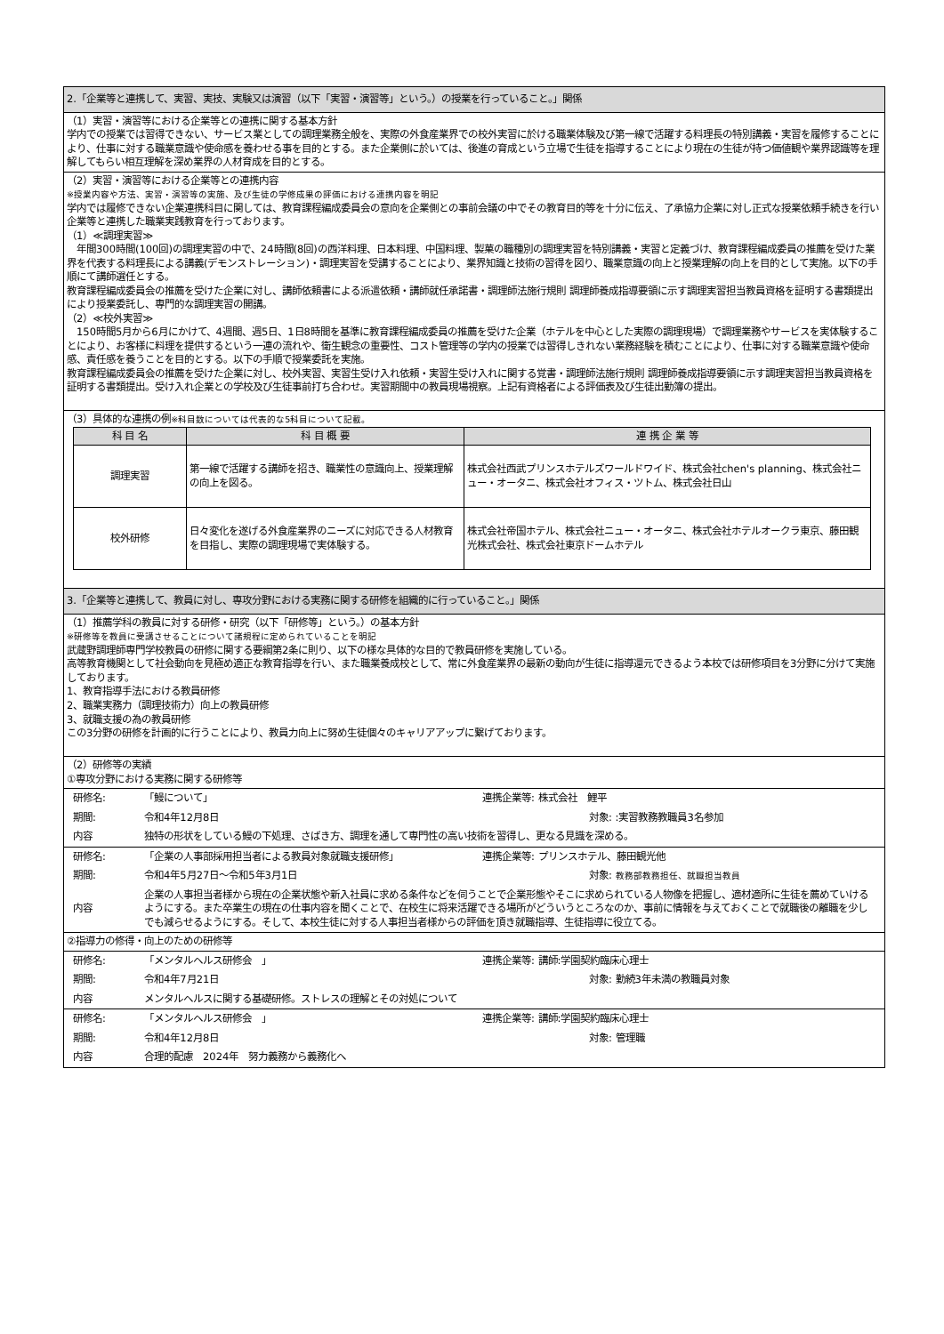2.「企業等と連携して、実習、実技、実験又は演習（以下「実習・演習等」という。）の授業を行っていること。」関係
（1）実習・演習等における企業等との連携に関する基本方針
学内での授業では習得できない、サービス業としての調理業務全般を、実際の外食産業界での校外実習に於ける職業体験及び第一線で活躍する料理長の特別講義・実習を履修することにより、仕事に対する職業意識や使命感を養わせる事を目的とする。また企業側に於いては、後進の育成という立場で生徒を指導することにより現在の生徒が持つ価値観や業界認識等を理解してもらい相互理解を深め業界の人材育成を目的とする。
（2）実習・演習等における企業等との連携内容
※授業内容や方法、実習・演習等の実施、及び生徒の学修成果の評価における連携内容を明記
学内では履修できない企業連携科目に関しては、教育課程編成委員会の意向を企業側との事前会議の中でその教育目的等を十分に伝え、了承協力企業に対し正式な授業依頼手続きを行い企業等と連携した職業実践教育を行っております。
（1）≪調理実習≫
　年間300時間(100回)の調理実習の中で、24時間(8回)の西洋料理、日本料理、中国料理、製菓の職種別の調理実習を特別講義・実習と定義づけ、教育課程編成委員の推薦を受けた業界を代表する料理長による講義(デモンストレーション)・調理実習を受講することにより、業界知識と技術の習得を図り、職業意識の向上と授業理解の向上を目的として実施。以下の手順にて講師選任とする。
教育課程編成委員会の推薦を受けた企業に対し、講師依頼書による派遣依頼・講師就任承諾書・調理師法施行規則 調理師養成指導要領に示す調理実習担当教員資格を証明する書類提出により授業委託し、専門的な調理実習の開講。
（2）≪校外実習≫
　150時間5月から6月にかけて、4週間、週5日、1日8時間を基準に教育課程編成委員の推薦を受けた企業（ホテルを中心とした実際の調理現場）で調理業務やサービスを実体験することにより、お客様に料理を提供するという一連の流れや、衛生観念の重要性、コスト管理等の学内の授業では習得しきれない業務経験を積むことにより、仕事に対する職業意識や使命感、責任感を養うことを目的とする。以下の手順で授業委託を実施。
教育課程編成委員会の推薦を受けた企業に対し、校外実習、実習生受け入れ依頼・実習生受け入れに関する覚書・調理師法施行規則 調理師養成指導要領に示す調理実習担当教員資格を証明する書類提出。受け入れ企業との学校及び生徒事前打ち合わせ。実習期間中の教員現場視察。上記有資格者による評価表及び生徒出勤簿の提出。
（3）具体的な連携の例※科目数については代表的な5科目について記載。
| 科 目 名 | 科 目 概 要 | 連 携 企 業 等 |
| --- | --- | --- |
| 調理実習 | 第一線で活躍する講師を招き、職業性の意識向上、授業理解の向上を図る。 | 株式会社西武プリンスホテルズワールドワイド、株式会社chen's planning、株式会社ニュー・オータニ、株式会社オフィス・ツトム、株式会社日山 |
| 校外研修 | 日々変化を遂げる外食産業界のニーズに対応できる人材教育を目指し、実際の調理現場で実体験する。 | 株式会社帝国ホテル、株式会社ニュー・オータニ、株式会社ホテルオークラ東京、藤田観光株式会社、株式会社東京ドームホテル |
3.「企業等と連携して、教員に対し、専攻分野における実務に関する研修を組織的に行っていること。」関係
（1）推薦学科の教員に対する研修・研究（以下「研修等」という。）の基本方針
※研修等を教員に受講させることについて諸規程に定められていることを明記
武蔵野調理師専門学校教員の研修に関する要綱第2条に則り、以下の様な具体的な目的で教員研修を実施している。
高等教育機関として社会動向を見極め適正な教育指導を行い、また職業養成校として、常に外食産業界の最新の動向が生徒に指導還元できるよう本校では研修項目を3分野に分けて実施しております。
1、教育指導手法における教員研修
2、職業実務力（調理技術力）向上の教員研修
3、就職支援の為の教員研修
この3分野の研修を計画的に行うことにより、教員力向上に努め生徒個々のキャリアアップに繋げております。
（2）研修等の実績
①専攻分野における実務に関する研修等
| 研修名: | 「鰻について」 | 連携企業等: 株式会社 鯉平 | |
| 期間: | 令和4年12月8日 | | 対象: :実習教務教職員3名参加 |
| 内容 | 独特の形状をしている鰻の下処理、さばき方、調理を通して専門性の高い技術を習得し、更なる見識を深める。 | | |
| 研修名: | 「企業の人事部採用担当者による教員対象就職支援研修」 | 連携企業等: プリンスホテル、藤田観光他 | |
| 期間: | 令和4年5月27日～令和5年3月1日 | | 対象: 教務部教務担任、就職担当教員 |
| 内容 | 企業の人事担当者様から現在の企業状態や新入社員に求める条件などを伺うことで企業形態やそこに求められている人物像を把握し、適材適所に生徒を薦めていけるようにする。また卒業生の現在の仕事内容を聞くことで、在校生に将来活躍できる場所がどういうところなのか、事前に情報を与えておくことで就職後の離職を少しでも減らせるようにする。そして、本校生徒に対する人事担当者様からの評価を頂き就職指導、生徒指導に役立てる。 | | |
②指導力の修得・向上のための研修等
| 研修名: | 「メンタルヘルス研修会 」 | 連携企業等: 講師:学園契約臨床心理士 | |
| 期間: | 令和4年7月21日 | | 対象: 勤続3年未満の教職員対象 |
| 内容 | メンタルヘルスに関する基礎研修。ストレスの理解とその対処について | | |
| 研修名: | 「メンタルヘルス研修会 」 | 連携企業等: 講師:学園契約臨床心理士 | |
| 期間: | 令和4年12月8日 | | 対象: 管理職 |
| 内容 | 合理的配慮 2024年 努力義務から義務化へ | | |